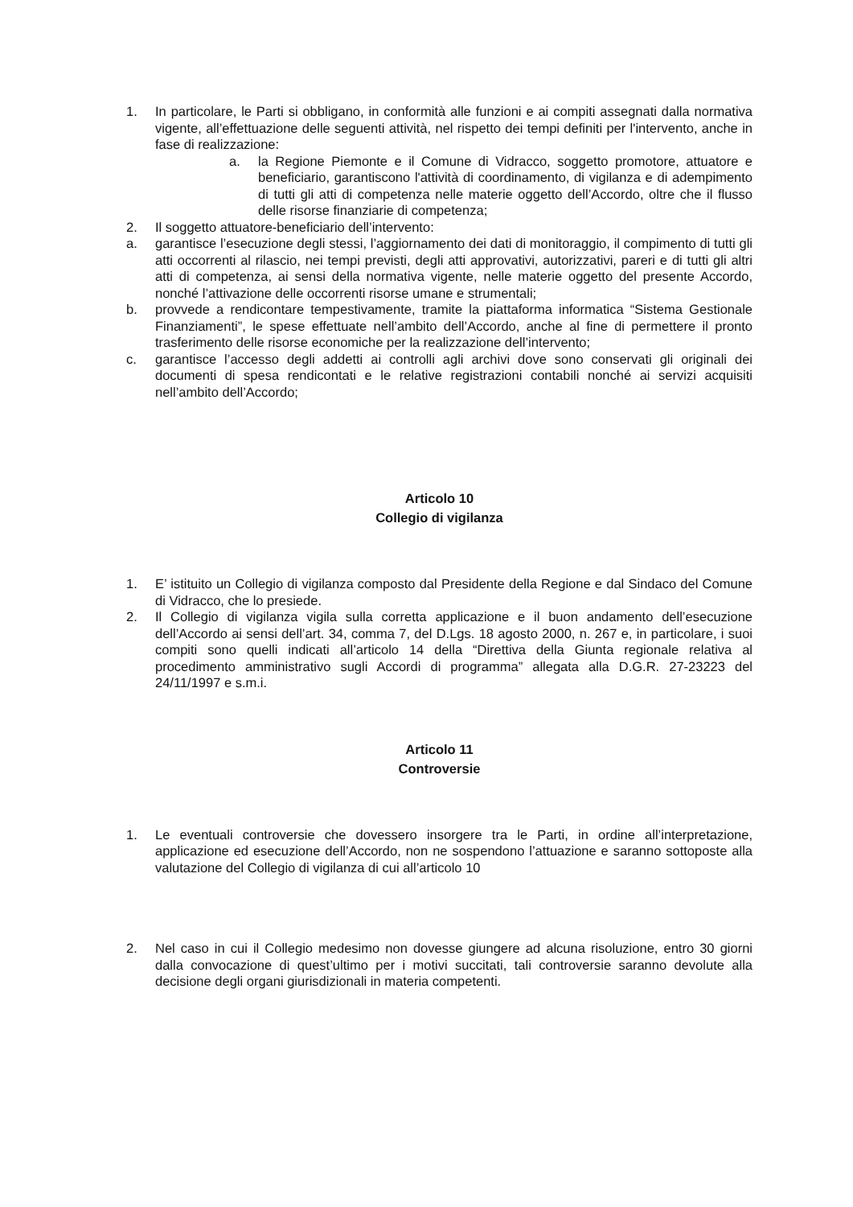1. In particolare, le Parti si obbligano, in conformità alle funzioni e ai compiti assegnati dalla normativa vigente, all’effettuazione delle seguenti attività, nel rispetto dei tempi definiti per l'intervento, anche in fase di realizzazione:
a. la Regione Piemonte e il Comune di Vidracco, soggetto promotore, attuatore e beneficiario, garantiscono l'attività di coordinamento, di vigilanza e di adempimento di tutti gli atti di competenza nelle materie oggetto dell’Accordo, oltre che il flusso delle risorse finanziarie di competenza;
2. Il soggetto attuatore-beneficiario dell’intervento:
a. garantisce l’esecuzione degli stessi, l’aggiornamento dei dati di monitoraggio, il compimento di tutti gli atti occorrenti al rilascio, nei tempi previsti, degli atti approvativi, autorizzativi, pareri e di tutti gli altri atti di competenza, ai sensi della normativa vigente, nelle materie oggetto del presente Accordo, nonché l’attivazione delle occorrenti risorse umane e strumentali;
b. provvede a rendicontare tempestivamente, tramite la piattaforma informatica “Sistema Gestionale Finanziamenti”, le spese effettuate nell’ambito dell’Accordo, anche al fine di permettere il pronto trasferimento delle risorse economiche per la realizzazione dell’intervento;
c. garantisce l’accesso degli addetti ai controlli agli archivi dove sono conservati gli originali dei documenti di spesa rendicontati e le relative registrazioni contabili nonché ai servizi acquisiti nell’ambito dell’Accordo;
Articolo 10
Collegio di vigilanza
1. E’ istituito un Collegio di vigilanza composto dal Presidente della Regione e dal Sindaco del Comune di Vidracco, che lo presiede.
2. Il Collegio di vigilanza vigila sulla corretta applicazione e il buon andamento dell’esecuzione dell’Accordo ai sensi dell’art. 34, comma 7, del D.Lgs. 18 agosto 2000, n. 267 e, in particolare, i suoi compiti sono quelli indicati all’articolo 14 della “Direttiva della Giunta regionale relativa al procedimento amministrativo sugli Accordi di programma” allegata alla D.G.R. 27-23223 del 24/11/1997 e s.m.i.
Articolo 11
Controversie
1. Le eventuali controversie che dovessero insorgere tra le Parti, in ordine all’interpretazione, applicazione ed esecuzione dell’Accordo, non ne sospendono l’attuazione e saranno sottoposte alla valutazione del Collegio di vigilanza di cui all’articolo 10
2. Nel caso in cui il Collegio medesimo non dovesse giungere ad alcuna risoluzione, entro 30 giorni dalla convocazione di quest’ultimo per i motivi succitati, tali controversie saranno devolute alla decisione degli organi giurisdizionali in materia competenti.